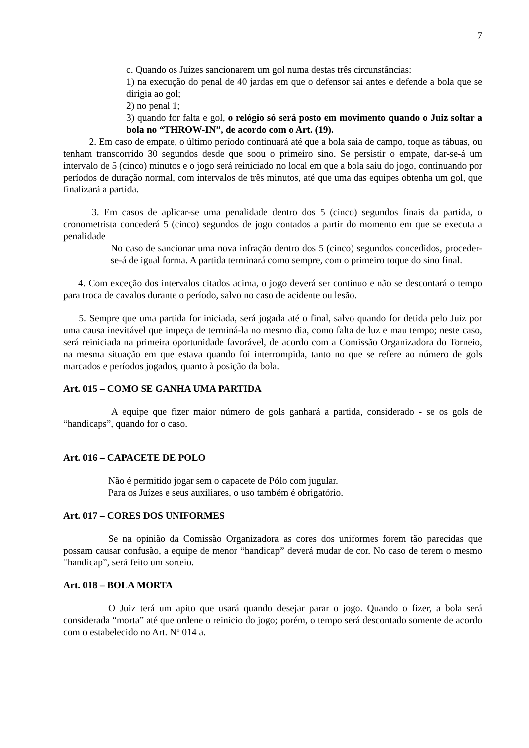7
c. Quando os Juízes sancionarem um gol numa destas três circunstâncias:
1) na execução do penal de 40 jardas em que o defensor sai antes e defende a bola que se dirigia ao gol;
2) no penal 1;
3) quando for falta e gol, o relógio só será posto em movimento quando o Juiz soltar a bola no “THROW-IN”, de acordo com o Art. (19).
2. Em caso de empate, o último período continuará até que a bola saia de campo, toque as tábuas, ou tenham transcorrido 30 segundos desde que soou o primeiro sino. Se persistir o empate, dar-se-á um intervalo de 5 (cinco) minutos e o jogo será reiniciado no local em que a bola saiu do jogo, continuando por períodos de duração normal, com intervalos de três minutos, até que uma das equipes obtenha um gol, que finalizará a partida.
3. Em casos de aplicar-se uma penalidade dentro dos 5 (cinco) segundos finais da partida, o cronometrista concederá 5 (cinco) segundos de jogo contados a partir do momento em que se executa a penalidade
No caso de sancionar uma nova infração dentro dos 5 (cinco) segundos concedidos, proceder-se-á de igual forma. A partida terminará como sempre, com o primeiro toque do sino final.
4. Com exceção dos intervalos citados acima, o jogo deverá ser continuo e não se descontará o tempo para troca de cavalos durante o período, salvo no caso de acidente ou lesão.
5. Sempre que uma partida for iniciada, será jogada até o final, salvo quando for detida pelo Juiz por uma causa inevitável que impeça de terminá-la no mesmo dia, como falta de luz e mau tempo; neste caso, será reiniciada na primeira oportunidade favorável, de acordo com a Comissão Organizadora do Torneio, na mesma situação em que estava quando foi interrompida, tanto no que se refere ao número de gols marcados e períodos jogados, quanto à posição da bola.
Art. 015 – COMO SE GANHA UMA PARTIDA
A equipe que fizer maior número de gols ganhará a partida, considerado - se os gols de “handicaps”, quando for o caso.
Art. 016 – CAPACETE DE POLO
Não é permitido jogar sem o capacete de Pólo com jugular.
Para os Juízes e seus auxiliares, o uso também é obrigatório.
Art. 017 – CORES DOS UNIFORMES
Se na opinião da Comissão Organizadora as cores dos uniformes forem tão parecidas que possam causar confusão, a equipe de menor “handicap” deverá mudar de cor. No caso de terem o mesmo “handicap”, será feito um sorteio.
Art. 018 – BOLA MORTA
O Juiz terá um apito que usará quando desejar parar o jogo. Quando o fizer, a bola será considerada “morta” até que ordene o reinicio do jogo; porém, o tempo será descontado somente de acordo com o estabelecido no Art. Nº 014 a.